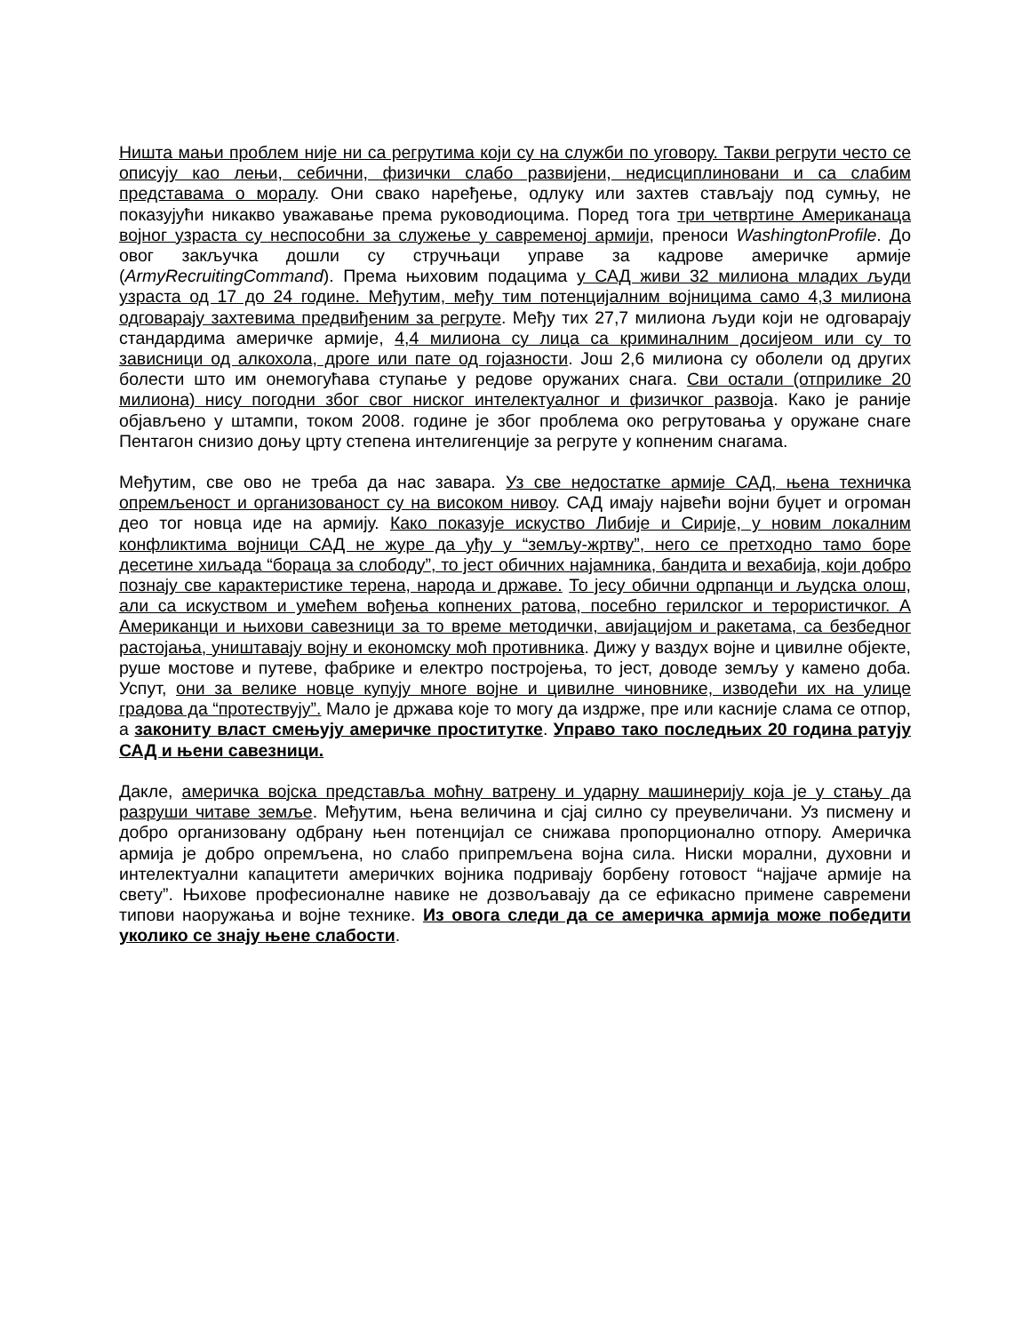Ништа мањи проблем није ни са регрутима који су на служби по уговору. Такви регрути често се описују као лењи, себични, физички слабо развијени, недисциплиновани и са слабим представама о моралу. Они свако наређење, одлуку или захтев стављају под сумњу, не показујући никакво уважавање према руководиоцима. Поред тога три четвртине Американаца војног узраста су неспособни за служење у савременој армији, преноси WashingtonProfile. До овог закључка дошли су стручњаци управе за кадрове америчке армије (ArmyRecruitingCommand). Према њиховим подацима у САД живи 32 милиона младих људи узраста од 17 до 24 године. Међутим, међу тим потенцијалним војницима само 4,3 милиона одговарају захтевима предвиђеним за регруте. Међу тих 27,7 милиона људи који не одговарају стандардима америчке армије, 4,4 милиона су лица са криминалним досијеом или су то зависници од алкохола, дроге или пате од гојазности. Још 2,6 милиона су оболели од других болести што им онемогућава ступање у редове оружаних снага. Сви остали (отприлике 20 милиона) нису погодни због свог ниског интелектуалног и физичког развоја. Како је раније објављено у штампи, током 2008. године је због проблема око регрутовања у оружане снаге Пентагон снизио доњу црту степена интелигенције за регруте у копненим снагама.
Међутим, све ово не треба да нас завара. Уз све недостатке армије САД, њена техничка опремљеност и организованост су на високом нивоу. САД имају највећи војни буџет и огроман део тог новца иде на армију. Како показује искуство Либије и Сирије, у новим локалним конфликтима војници САД не журе да уђу у “земљу-жртву”, него се претходно тамо боре десетине хиљада “бораца за слободу”, то јест обичних најамника, бандита и вехабија, који добро познају све карактеристике терена, народа и државе. То јесу обични одрпанци и људска олош, али са искуством и умећем вођења копнених ратова, посебно герилског и терористичког. А Американци и њихови савезници за то време методички, авијацијом и ракетама, са безбедног растојања, уништавају војну и економску моћ противника. Дижу у ваздух војне и цивилне објекте, руше мостове и путеве, фабрике и електро постројења, то јест, доводе земљу у камено доба. Успут, они за велике новце купују многе војне и цивилне чиновнике, изводећи их на улице градова да “протествују”. Мало је држава које то могу да издрже, пре или касније слама се отпор, а закониту власт смењују америчке проститутке. Управо тако последњих 20 година ратују САД и њени савезници.
Дакле, америчка војска представља моћну ватрену и ударну машинерију која је у стању да разруши читаве земље. Међутим, њена величина и сјај силно су преувеличани. Уз писмену и добро организовану одбрану њен потенцијал се снижава пропорционално отпору. Америчка армија је добро опремљена, но слабо припремљена војна сила. Ниски морални, духовни и интелектуални капацитети америчких војника подривају борбену готовост “најјаче армије на свету”. Њихове професионалне навике не дозвољавају да се ефикасно примене савремени типови наоружања и војне технике. Из овога следи да се америчка армија може победити уколико се знају њене слабости.